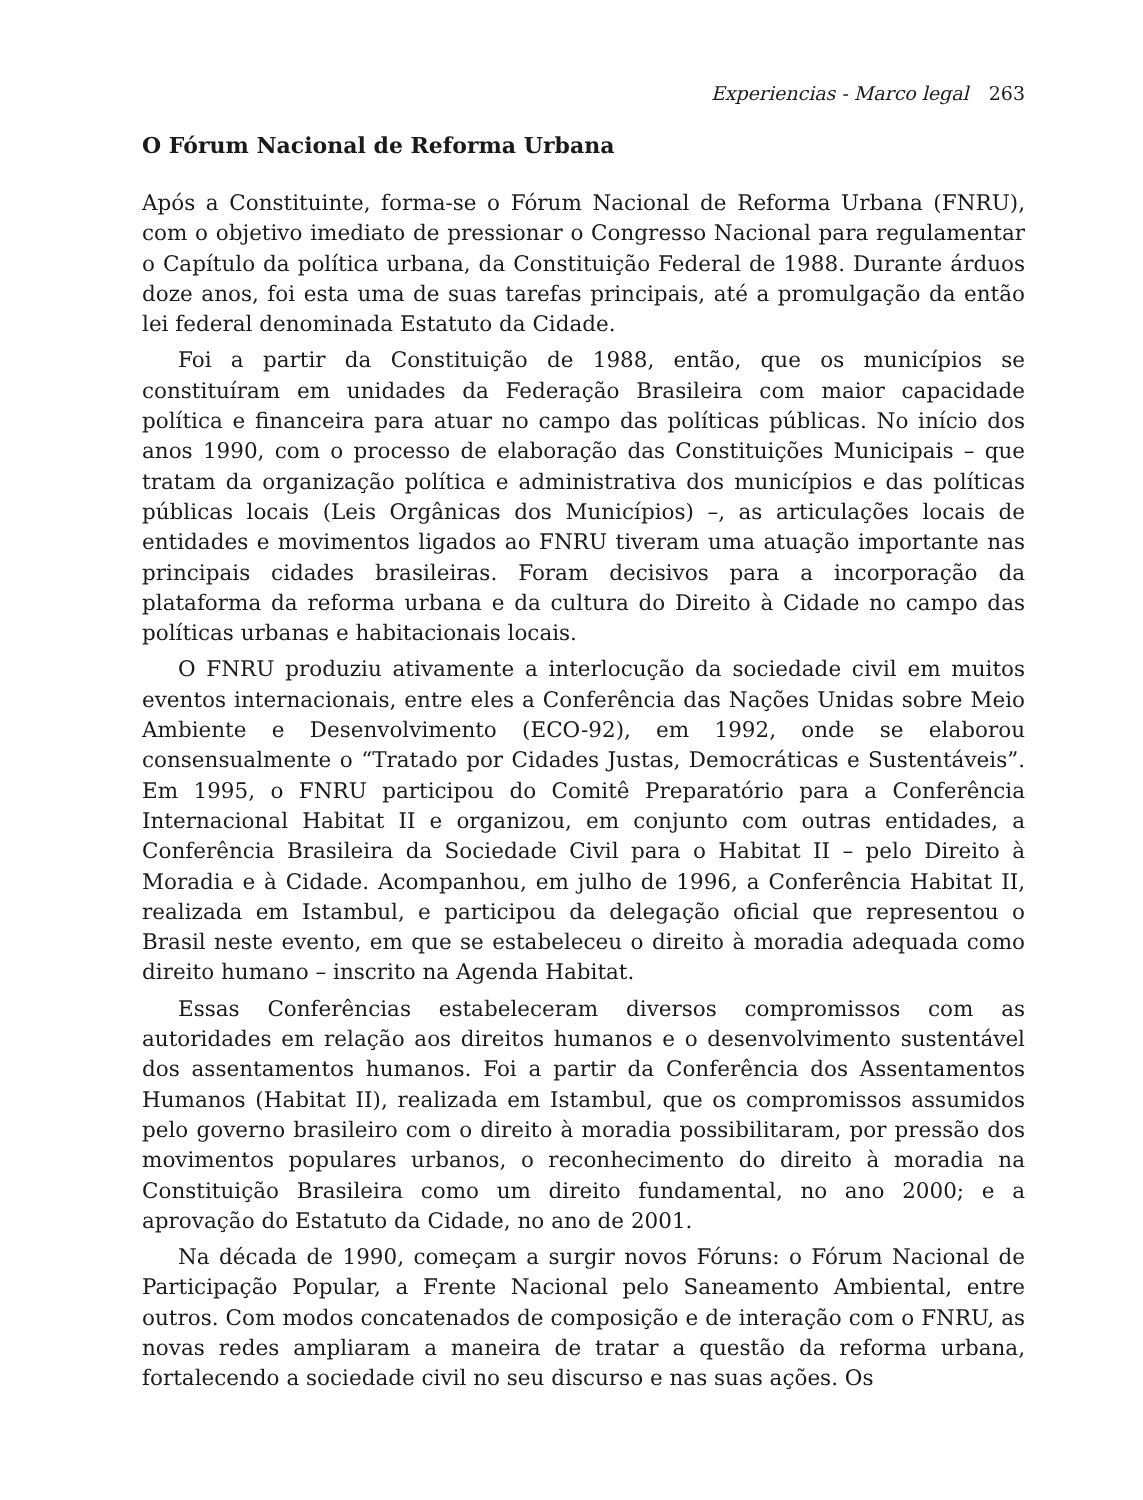Experiencias - Marco legal 263
O Fórum Nacional de Reforma Urbana
Após a Constituinte, forma-se o Fórum Nacional de Reforma Urbana (FNRU), com o objetivo imediato de pressionar o Congresso Nacional para regulamentar o Capítulo da política urbana, da Constituição Federal de 1988. Durante árduos doze anos, foi esta uma de suas tarefas principais, até a promulgação da então lei federal denominada Estatuto da Cidade.
Foi a partir da Constituição de 1988, então, que os municípios se constituíram em unidades da Federação Brasileira com maior capacidade política e financeira para atuar no campo das políticas públicas. No início dos anos 1990, com o processo de elaboração das Constituições Municipais – que tratam da organização política e administrativa dos municípios e das políticas públicas locais (Leis Orgânicas dos Municípios) –, as articulações locais de entidades e movimentos ligados ao FNRU tiveram uma atuação importante nas principais cidades brasileiras. Foram decisivos para a incorporação da plataforma da reforma urbana e da cultura do Direito à Cidade no campo das políticas urbanas e habitacionais locais.
O FNRU produziu ativamente a interlocução da sociedade civil em muitos eventos internacionais, entre eles a Conferência das Nações Unidas sobre Meio Ambiente e Desenvolvimento (ECO-92), em 1992, onde se elaborou consensualmente o “Tratado por Cidades Justas, Democráticas e Sustentáveis”. Em 1995, o FNRU participou do Comitê Preparatório para a Conferência Internacional Habitat II e organizou, em conjunto com outras entidades, a Conferência Brasileira da Sociedade Civil para o Habitat II – pelo Direito à Moradia e à Cidade. Acompanhou, em julho de 1996, a Conferência Habitat II, realizada em Istambul, e participou da delegação oficial que representou o Brasil neste evento, em que se estabeleceu o direito à moradia adequada como direito humano – inscrito na Agenda Habitat.
Essas Conferências estabeleceram diversos compromissos com as autoridades em relação aos direitos humanos e o desenvolvimento sustentável dos assentamentos humanos. Foi a partir da Conferência dos Assentamentos Humanos (Habitat II), realizada em Istambul, que os compromissos assumidos pelo governo brasileiro com o direito à moradia possibilitaram, por pressão dos movimentos populares urbanos, o reconhecimento do direito à moradia na Constituição Brasileira como um direito fundamental, no ano 2000; e a aprovação do Estatuto da Cidade, no ano de 2001.
Na década de 1990, começam a surgir novos Fóruns: o Fórum Nacional de Participação Popular, a Frente Nacional pelo Saneamento Ambiental, entre outros. Com modos concatenados de composição e de interação com o FNRU, as novas redes ampliaram a maneira de tratar a questão da reforma urbana, fortalecendo a sociedade civil no seu discurso e nas suas ações. Os